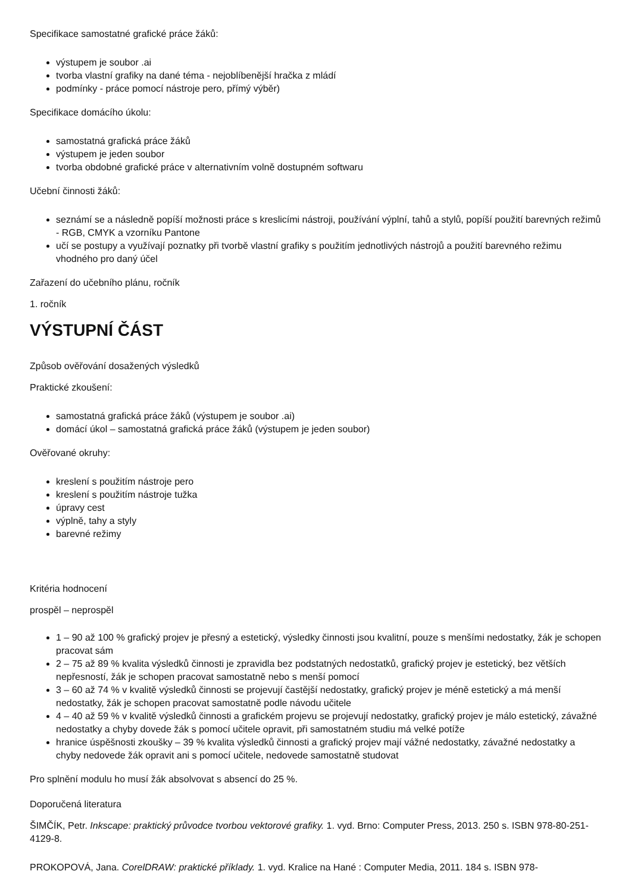Specifikace samostatné grafické práce žáků:
výstupem je soubor .ai
tvorba vlastní grafiky na dané téma - nejoblíbenější hračka z mládí
podmínky - práce pomocí nástroje pero, přímý výběr)
Specifikace domácího úkolu:
samostatná grafická práce žáků
výstupem je jeden soubor
tvorba obdobné grafické práce v alternativním volně dostupném softwaru
Učební činnosti žáků:
seznámí se a následně popíší možnosti práce s kreslicími nástroji, používání výplní, tahů a stylů, popíší použití barevných režimů - RGB, CMYK a vzorníku Pantone
učí se postupy a využívají poznatky při tvorbě vlastní grafiky s použitím jednotlivých nástrojů a použití barevného režimu vhodného pro daný účel
Zařazení do učebního plánu, ročník
1. ročník
VÝSTUPNÍ ČÁST
Způsob ověřování dosažených výsledků
Praktické zkoušení:
samostatná grafická práce žáků (výstupem je soubor .ai)
domácí úkol – samostatná grafická práce žáků (výstupem je jeden soubor)
Ověřované okruhy:
kreslení s použitím nástroje pero
kreslení s použitím nástroje tužka
úpravy cest
výplně, tahy a styly
barevné režimy
Kritéria hodnocení
prospěl – neprospěl
1 – 90 až 100 % grafický projev je přesný a estetický, výsledky činnosti jsou kvalitní, pouze s menšími nedostatky, žák je schopen pracovat sám
2 – 75 až 89 % kvalita výsledků činnosti je zpravidla bez podstatných nedostatků, grafický projev je estetický, bez větších nepřesností, žák je schopen pracovat samostatně nebo s menší pomocí
3 – 60 až 74 % v kvalitě výsledků činnosti se projevují častější nedostatky, grafický projev je méně estetický a má menší nedostatky, žák je schopen pracovat samostatně podle návodu učitele
4 – 40 až 59 % v kvalitě výsledků činnosti a grafickém projevu se projevují nedostatky, grafický projev je málo estetický, závažné nedostatky a chyby dovede žák s pomocí učitele opravit, při samostatném studiu má velké potíže
hranice úspěšnosti zkoušky – 39 % kvalita výsledků činnosti a grafický projev mají vážné nedostatky, závažné nedostatky a chyby nedovede žák opravit ani s pomocí učitele, nedovede samostatně studovat
Pro splnění modulu ho musí žák absolvovat s absencí do 25 %.
Doporučená literatura
ŠIMČÍK, Petr. Inkscape: praktický průvodce tvorbou vektorové grafiky. 1. vyd. Brno: Computer Press, 2013. 250 s. ISBN 978-80-251-4129-8.
PROKOPOVÁ, Jana. CorelDRAW: praktické příklady. 1. vyd. Kralice na Hané : Computer Media, 2011. 184 s. ISBN 978-